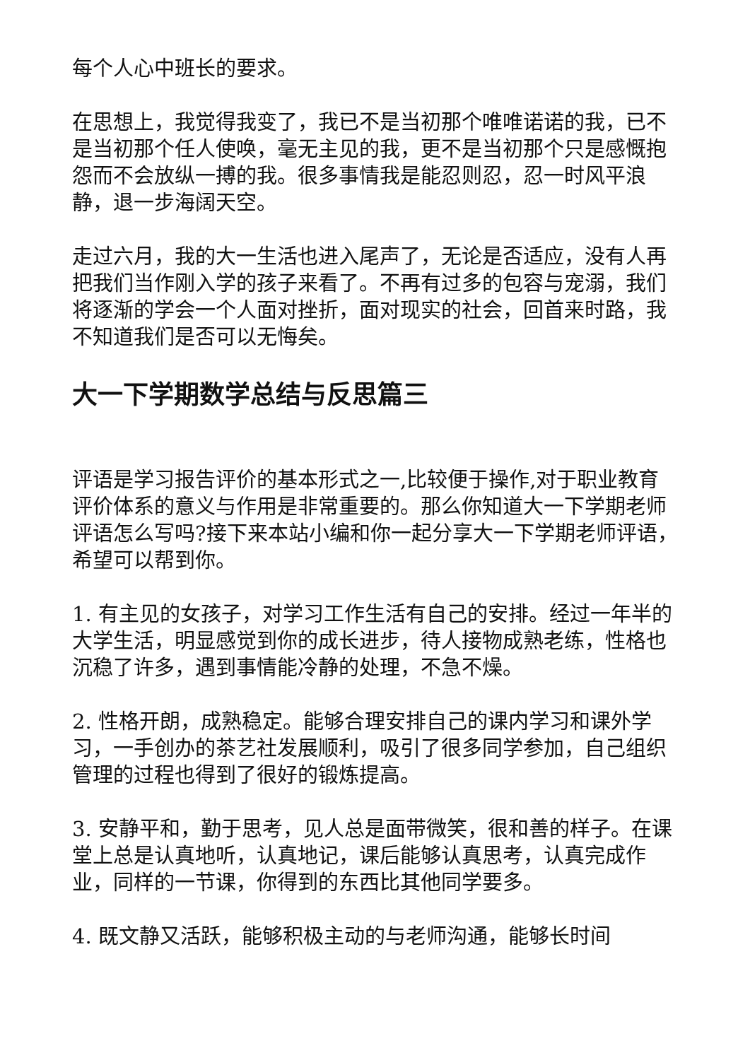每个人心中班长的要求。
在思想上，我觉得我变了，我已不是当初那个唯唯诺诺的我，已不是当初那个任人使唤，毫无主见的我，更不是当初那个只是感慨抱怨而不会放纵一搏的我。很多事情我是能忍则忍，忍一时风平浪静，退一步海阔天空。
走过六月，我的大一生活也进入尾声了，无论是否适应，没有人再把我们当作刚入学的孩子来看了。不再有过多的包容与宠溺，我们将逐渐的学会一个人面对挫折，面对现实的社会，回首来时路，我不知道我们是否可以无悔矣。
大一下学期数学总结与反思篇三
评语是学习报告评价的基本形式之一,比较便于操作,对于职业教育评价体系的意义与作用是非常重要的。那么你知道大一下学期老师评语怎么写吗?接下来本站小编和你一起分享大一下学期老师评语，希望可以帮到你。
1. 有主见的女孩子，对学习工作生活有自己的安排。经过一年半的大学生活，明显感觉到你的成长进步，待人接物成熟老练，性格也沉稳了许多，遇到事情能冷静的处理，不急不燥。
2. 性格开朗，成熟稳定。能够合理安排自己的课内学习和课外学习，一手创办的茶艺社发展顺利，吸引了很多同学参加，自己组织管理的过程也得到了很好的锻炼提高。
3. 安静平和，勤于思考，见人总是面带微笑，很和善的样子。在课堂上总是认真地听，认真地记，课后能够认真思考，认真完成作业，同样的一节课，你得到的东西比其他同学要多。
4. 既文静又活跃，能够积极主动的与老师沟通，能够长时间